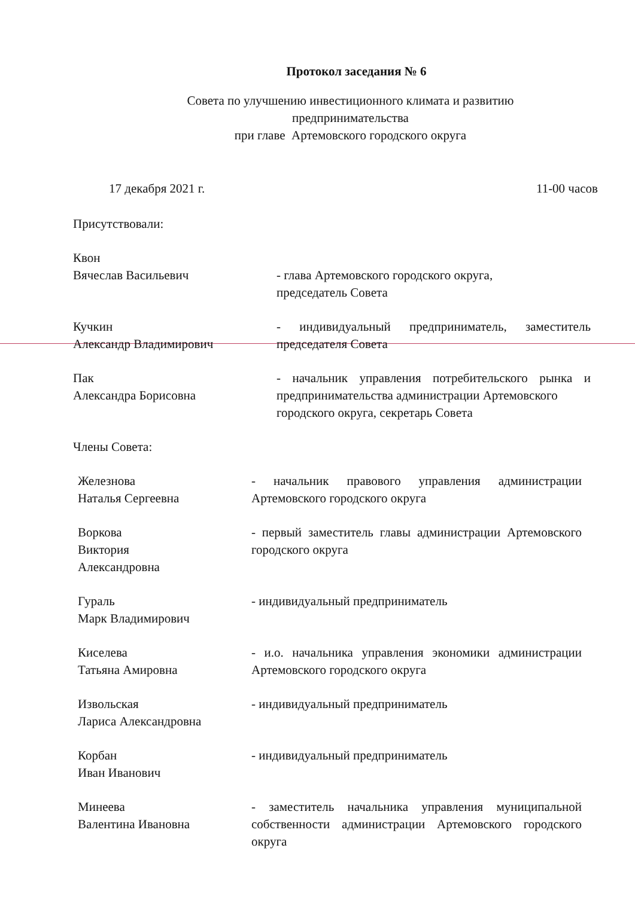Протокол заседания № 6
Совета по улучшению инвестиционного климата и развитию
предпринимательства
при главе Артемовского городского округа
17 декабря 2021 г. 11-00 часов
Присутствовали:
Квон
Вячеслав Васильевич
- глава Артемовского городского округа,
председатель Совета
Кучкин
Александр Владимирович
- индивидуальный предприниматель, заместитель председателя Совета
Пак
Александра Борисовна
- начальник управления потребительского рынка и предпринимательства администрации Артемовского
городского округа, секретарь Совета
Члены Совета:
Железнова
Наталья Сергеевна
- начальник правового управления администрации Артемовского городского округа
Воркова
Виктория
Александровна
- первый заместитель главы администрации Артемовского городского округа
Гураль
Марк Владимирович
- индивидуальный предприниматель
Киселева
Татьяна Амировна
- и.о. начальника управления экономики администрации Артемовского городского округа
Извольская
Лариса Александровна
- индивидуальный предприниматель
Корбан
Иван Иванович
- индивидуальный предприниматель
Минеева
Валентина Ивановна
- заместитель начальника управления муниципальной собственности администрации Артемовского городского округа